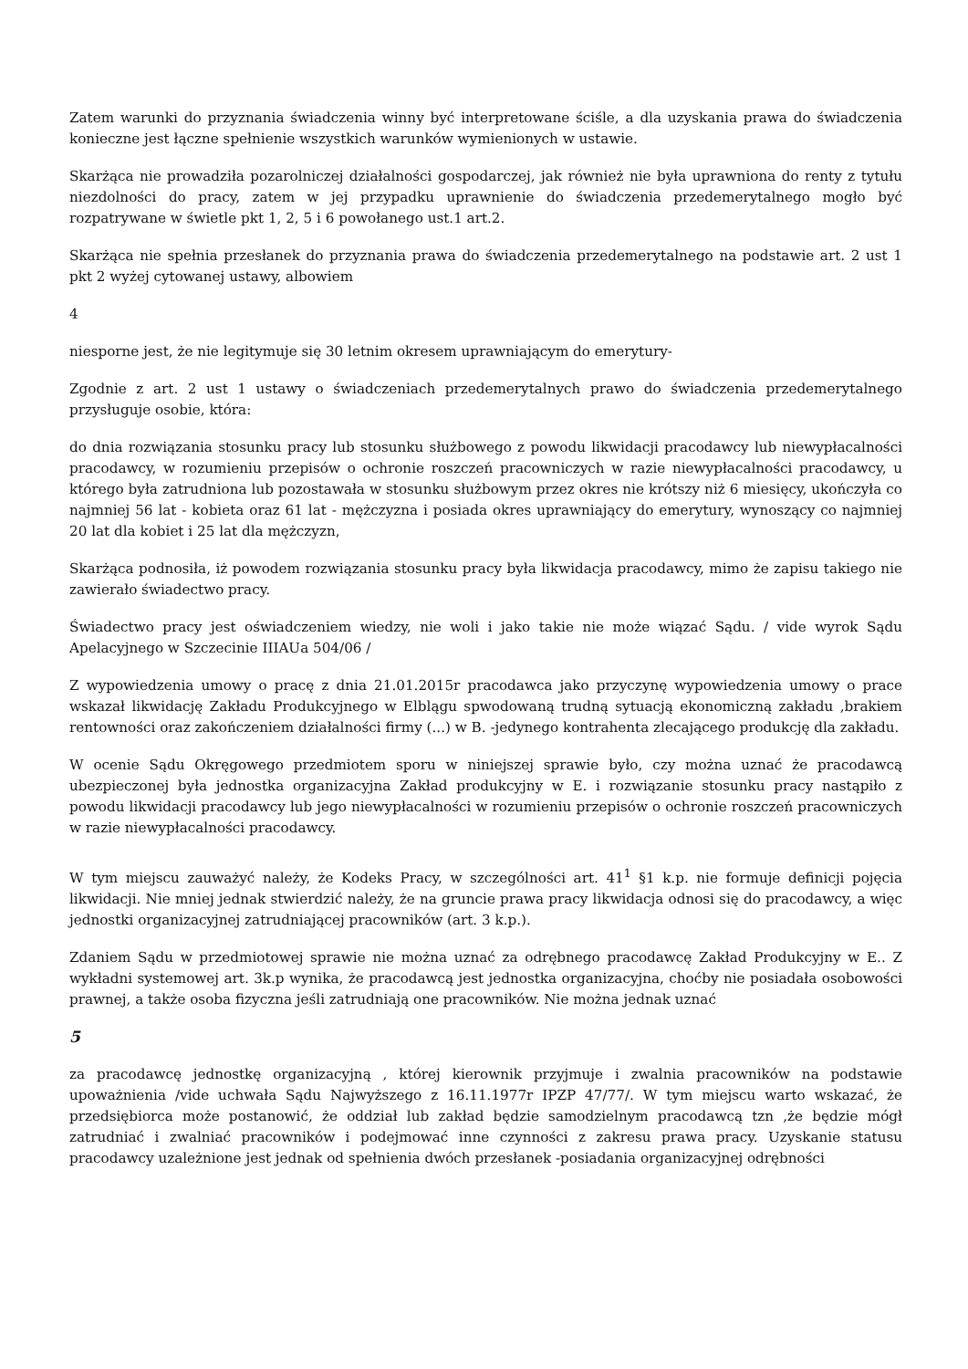Zatem warunki do przyznania świadczenia winny być interpretowane ściśle, a dla uzyskania prawa do świadczenia konieczne jest łączne spełnienie wszystkich warunków wymienionych w ustawie.
Skarżąca nie prowadziła pozarolniczej działalności gospodarczej, jak również nie była uprawniona do renty z tytułu niezdolności do pracy, zatem w jej przypadku uprawnienie do świadczenia przedemerytalnego mogło być rozpatrywane w świetle pkt 1, 2, 5 i 6 powołanego ust.1 art.2.
Skarżąca nie spełnia przesłanek do przyznania prawa do świadczenia przedemerytalnego na podstawie art. 2 ust 1 pkt 2 wyżej cytowanej ustawy, albowiem
4
niesporne jest, że nie legitymuje się 30 letnim okresem uprawniającym do emerytury-
Zgodnie z art. 2 ust 1 ustawy o świadczeniach przedemerytalnych prawo do świadczenia przedemerytalnego przysługuje osobie, która:
do dnia rozwiązania stosunku pracy lub stosunku służbowego z powodu likwidacji pracodawcy lub niewypłacalności pracodawcy, w rozumieniu przepisów o ochronie roszczeń pracowniczych w razie niewypłacalności pracodawcy, u którego była zatrudniona lub pozostawała w stosunku służbowym przez okres nie krótszy niż 6 miesięcy, ukończyła co najmniej 56 lat - kobieta oraz 61 lat - mężczyzna i posiada okres uprawniający do emerytury, wynoszący co najmniej 20 lat dla kobiet i 25 lat dla mężczyzn,
Skarżąca podnosiła, iż powodem rozwiązania stosunku pracy była likwidacja pracodawcy, mimo że zapisu takiego nie zawierało świadectwo pracy.
Świadectwo pracy jest oświadczeniem wiedzy, nie woli i jako takie nie może wiązać Sądu. / vide wyrok Sądu Apelacyjnego w Szczecinie IIIAUa 504/06 /
Z wypowiedzenia umowy o pracę z dnia 21.01.2015r pracodawca jako przyczynę wypowiedzenia umowy o prace wskazał likwidację Zakładu Produkcyjnego w Elblągu spwodowaną trudną sytuacją ekonomiczną zakładu ,brakiem rentowności oraz zakończeniem działalności firmy (...) w B. -jedynego kontrahenta zlecającego produkcję dla zakładu.
W ocenie Sądu Okręgowego przedmiotem sporu w niniejszej sprawie było, czy można uznać że pracodawcą ubezpieczonej była jednostka organizacyjna Zakład produkcyjny w E. i rozwiązanie stosunku pracy nastąpiło z powodu likwidacji pracodawcy lub jego niewypłacalności w rozumieniu przepisów o ochronie roszczeń pracowniczych w razie niewypłacalności pracodawcy.
W tym miejscu zauważyć należy, że Kodeks Pracy, w szczególności art. 41<sup>1</sup> §1 k.p. nie formuje definicji pojęcia likwidacji. Nie mniej jednak stwierdzić należy, że na gruncie prawa pracy likwidacja odnosi się do pracodawcy, a więc jednostki organizacyjnej zatrudniającej pracowników (art. 3 k.p.).
Zdaniem Sądu w przedmiotowej sprawie nie można uznać za odrębnego pracodawcę Zakład Produkcyjny w E.. Z wykładni systemowej art. 3k.p wynika, że pracodawcą jest jednostka organizacyjna, choćby nie posiadała osobowości prawnej, a także osoba fizyczna jeśli zatrudniają one pracowników. Nie można jednak uznać
5
za pracodawcę jednostkę organizacyjną , której kierownik przyjmuje i zwalnia pracowników na podstawie upoważnienia /vide uchwała Sądu Najwyższego z 16.11.1977r IPZP 47/77/. W tym miejscu warto wskazać, że przedsiębiorca może postanowić, że oddział lub zakład będzie samodzielnym pracodawcą tzn ,że będzie mógł zatrudniać i zwalniać pracowników i podejmować inne czynności z zakresu prawa pracy. Uzyskanie statusu pracodawcy uzależnione jest jednak od spełnienia dwóch przesłanek -posiadania organizacyjnej odrębności